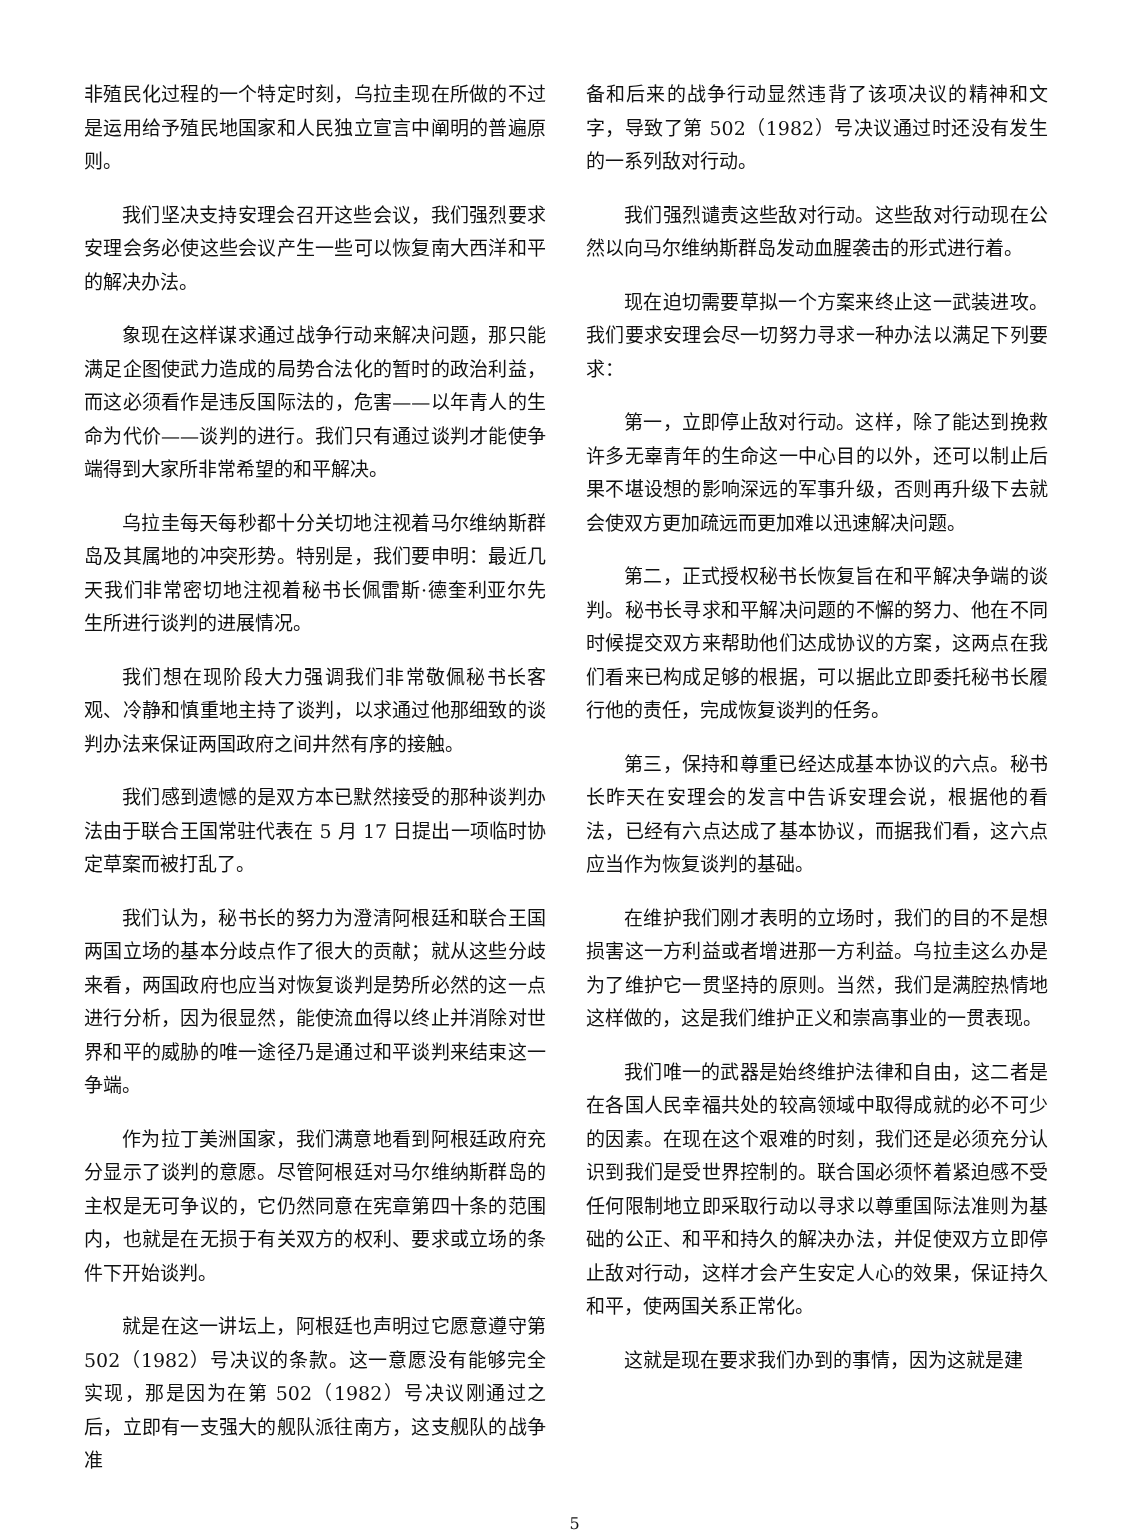非殖民化过程的一个特定时刻，乌拉圭现在所做的不过是运用给予殖民地国家和人民独立宣言中阐明的普遍原则。
我们坚决支持安理会召开这些会议，我们强烈要求安理会务必使这些会议产生一些可以恢复南大西洋和平的解决办法。
象现在这样谋求通过战争行动来解决问题，那只能满足企图使武力造成的局势合法化的暂时的政治利益，而这必须看作是违反国际法的，危害——以年青人的生命为代价——谈判的进行。我们只有通过谈判才能使争端得到大家所非常希望的和平解决。
乌拉圭每天每秒都十分关切地注视着马尔维纳斯群岛及其属地的冲突形势。特别是，我们要申明：最近几天我们非常密切地注视着秘书长佩雷斯·德奎利亚尔先生所进行谈判的进展情况。
我们想在现阶段大力强调我们非常敬佩秘书长客观、冷静和慎重地主持了谈判，以求通过他那细致的谈判办法来保证两国政府之间井然有序的接触。
我们感到遗憾的是双方本已默然接受的那种谈判办法由于联合王国常驻代表在 5 月 17 日提出一项临时协定草案而被打乱了。
我们认为，秘书长的努力为澄清阿根廷和联合王国两国立场的基本分歧点作了很大的贡献；就从这些分歧来看，两国政府也应当对恢复谈判是势所必然的这一点进行分析，因为很显然，能使流血得以终止并消除对世界和平的威胁的唯一途径乃是通过和平谈判来结束这一争端。
作为拉丁美洲国家，我们满意地看到阿根廷政府充分显示了谈判的意愿。尽管阿根廷对马尔维纳斯群岛的主权是无可争议的，它仍然同意在宪章第四十条的范围内，也就是在无损于有关双方的权利、要求或立场的条件下开始谈判。
就是在这一讲坛上，阿根廷也声明过它愿意遵守第 502（1982）号决议的条款。这一意愿没有能够完全实现，那是因为在第 502（1982）号决议刚通过之后，立即有一支强大的舰队派往南方，这支舰队的战争准
备和后来的战争行动显然违背了该项决议的精神和文字，导致了第 502（1982）号决议通过时还没有发生的一系列敌对行动。
我们强烈谴责这些敌对行动。这些敌对行动现在公然以向马尔维纳斯群岛发动血腥袭击的形式进行着。
现在迫切需要草拟一个方案来终止这一武装进攻。我们要求安理会尽一切努力寻求一种办法以满足下列要求：
第一，立即停止敌对行动。这样，除了能达到挽救许多无辜青年的生命这一中心目的以外，还可以制止后果不堪设想的影响深远的军事升级，否则再升级下去就会使双方更加疏远而更加难以迅速解决问题。
第二，正式授权秘书长恢复旨在和平解决争端的谈判。秘书长寻求和平解决问题的不懈的努力、他在不同时候提交双方来帮助他们达成协议的方案，这两点在我们看来已构成足够的根据，可以据此立即委托秘书长履行他的责任，完成恢复谈判的任务。
第三，保持和尊重已经达成基本协议的六点。秘书长昨天在安理会的发言中告诉安理会说，根据他的看法，已经有六点达成了基本协议，而据我们看，这六点应当作为恢复谈判的基础。
在维护我们刚才表明的立场时，我们的目的不是想损害这一方利益或者增进那一方利益。乌拉圭这么办是为了维护它一贯坚持的原则。当然，我们是满腔热情地这样做的，这是我们维护正义和崇高事业的一贯表现。
我们唯一的武器是始终维护法律和自由，这二者是在各国人民幸福共处的较高领域中取得成就的必不可少的因素。在现在这个艰难的时刻，我们还是必须充分认识到我们是受世界控制的。联合国必须怀着紧迫感不受任何限制地立即采取行动以寻求以尊重国际法准则为基础的公正、和平和持久的解决办法，并促使双方立即停止敌对行动，这样才会产生安定人心的效果，保证持久和平，使两国关系正常化。
这就是现在要求我们办到的事情，因为这就是建
5